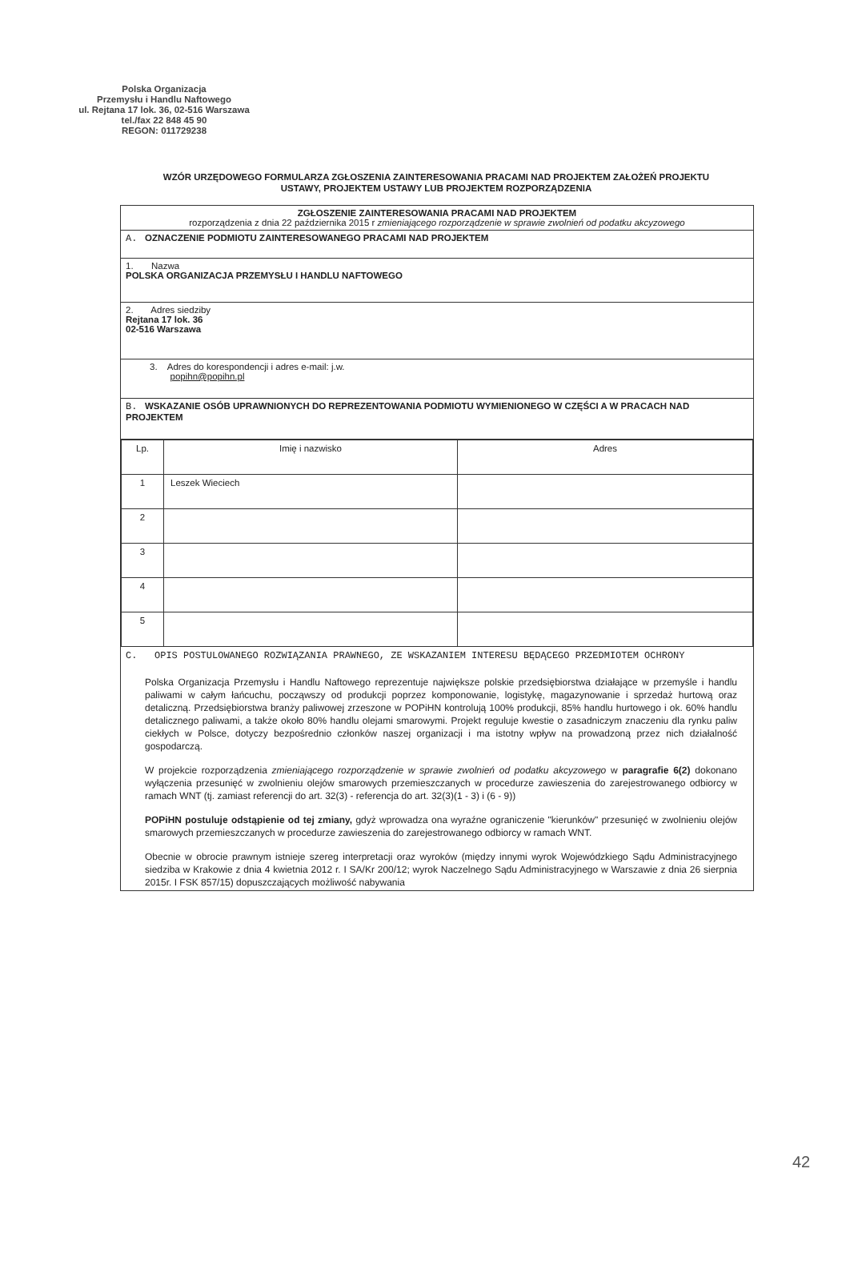Polska Organizacja
Przemysłu i Handlu Naftowego
ul. Rejtana 17 lok. 36, 02-516 Warszawa
tel./fax 22 848 45 90
REGON: 011729238
WZÓR URZĘDOWEGO FORMULARZA ZGŁOSZENIA ZAINTERESOWANIA PRACAMI NAD PROJEKTEM ZAŁOŻEŃ PROJEKTU USTAWY, PROJEKTEM USTAWY LUB PROJEKTEM ROZPORZĄDZENIA
ZGŁOSZENIE ZAINTERESOWANIA PRACAMI NAD PROJEKTEM
rozporządzenia z dnia 22 października 2015 r zmieniającego rozporządzenie w sprawie zwolnień od podatku akcyzowego
A. OZNACZENIE PODMIOTU ZAINTERESOWANEGO PRACAMI NAD PROJEKTEM
1. Nazwa
POLSKA ORGANIZACJA PRZEMYSŁU I HANDLU NAFTOWEGO
2. Adres siedziby
Rejtana 17 lok. 36
02-516 Warszawa
3. Adres do korespondencji i adres e-mail: j.w.
popihn@popihn.pl
B. WSKAZANIE OSÓB UPRAWNIONYCH DO REPREZENTOWANIA PODMIOTU WYMIENIONEGO W CZĘŚCI A W PRACACH NAD PROJEKTEM
| Lp. | Imię i nazwisko | Adres |
| --- | --- | --- |
| 1 | Leszek Wieciech | |
| 2 | | |
| 3 | | |
| 4 | | |
| 5 | | |
C. OPIS POSTULOWANEGO ROZWIĄZANIA PRAWNEGO, ZE WSKAZANIEM INTERESU BĘDĄCEGO PRZEDMIOTEM OCHRONY
Polska Organizacja Przemysłu i Handlu Naftowego reprezentuje największe polskie przedsiębiorstwa działające w przemyśle i handlu paliwami w całym łańcuchu, począwszy od produkcji poprzez komponowanie, logistykę, magazynowanie i sprzedaż hurtową oraz detaliczną. Przedsiębiorstwa branży paliwowej zrzeszone w POPiHN kontrolują 100% produkcji, 85% handlu hurtowego i ok. 60% handlu detalicznego paliwami, a także około 80% handlu olejami smarowymi. Projekt reguluje kwestie o zasadniczym znaczeniu dla rynku paliw ciekłych w Polsce, dotyczy bezpośrednio członków naszej organizacji i ma istotny wpływ na prowadzoną przez nich działalność gospodarczą.
W projekcie rozporządzenia zmieniającego rozporządzenie w sprawie zwolnień od podatku akcyzowego w paragrafie 6(2) dokonano wyłączenia przesunięć w zwolnieniu olejów smarowych przemieszczanych w procedurze zawieszenia do zarejestrowanego odbiorcy w ramach WNT (tj. zamiast referencji do art. 32(3) - referencja do art. 32(3)(1 - 3) i (6 - 9))
POPiHN postuluje odstąpienie od tej zmiany, gdyż wprowadza ona wyraźne ograniczenie "kierunków" przesunięć w zwolnieniu olejów smarowych przemieszczanych w procedurze zawieszenia do zarejestrowanego odbiorcy w ramach WNT.
Obecnie w obrocie prawnym istnieje szereg interpretacji oraz wyroków (między innymi wyrok Wojewódzkiego Sądu Administracyjnego siedziba w Krakowie z dnia 4 kwietnia 2012 r. I SA/Kr 200/12; wyrok Naczelnego Sądu Administracyjnego w Warszawie z dnia 26 sierpnia 2015r. I FSK 857/15) dopuszczających możliwość nabywania
42